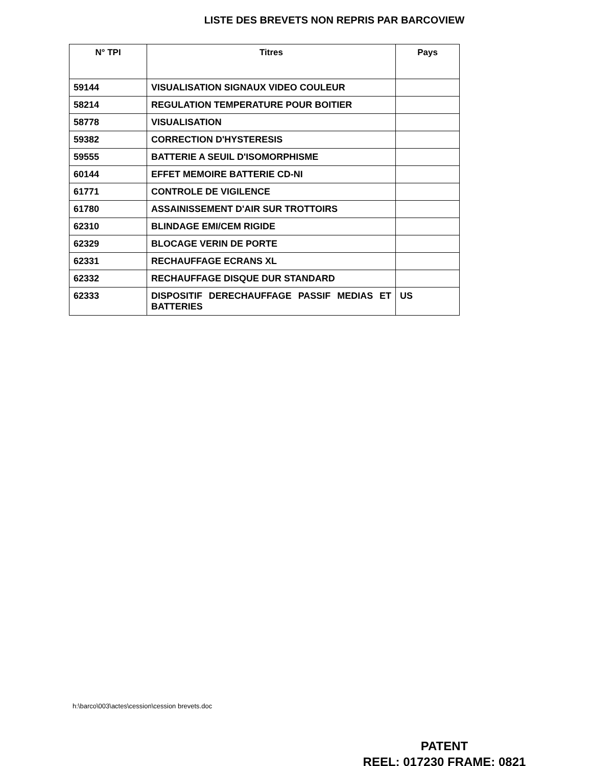LISTE DES BREVETS NON REPRIS PAR BARCOVIEW
| N° TPI | Titres | Pays |
| --- | --- | --- |
| 59144 | VISUALISATION SIGNAUX VIDEO COULEUR | |
| 58214 | REGULATION TEMPERATURE POUR BOITIER | |
| 58778 | VISUALISATION | |
| 59382 | CORRECTION D'HYSTERESIS | |
| 59555 | BATTERIE A SEUIL D'ISOMORPHISME | |
| 60144 | EFFET MEMOIRE BATTERIE CD-NI | |
| 61771 | CONTROLE DE VIGILENCE | |
| 61780 | ASSAINISSEMENT D'AIR SUR TROTTOIRS | |
| 62310 | BLINDAGE EMI/CEM RIGIDE | |
| 62329 | BLOCAGE VERIN DE PORTE | |
| 62331 | RECHAUFFAGE ECRANS XL | |
| 62332 | RECHAUFFAGE DISQUE DUR STANDARD | |
| 62333 | DISPOSITIF DERECHAUFFAGE PASSIF MEDIAS ET BATTERIES | US |
h:\barco\003\actes\cession\cession brevets.doc
PATENT
REEL: 017230 FRAME: 0821